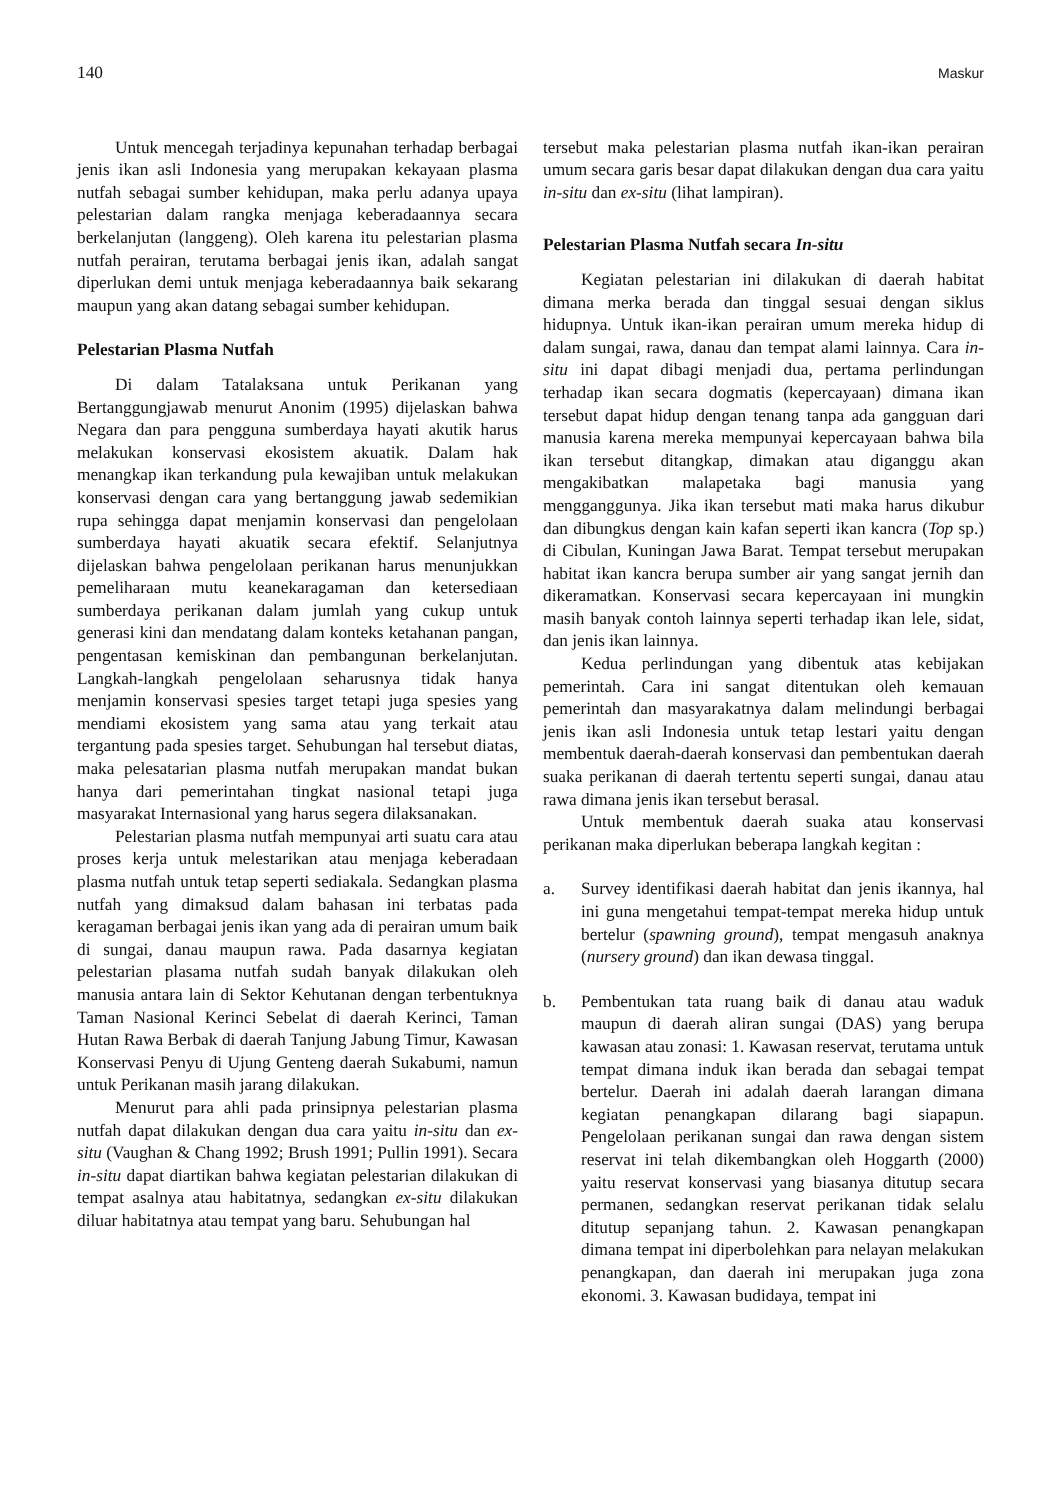140 Maskur
Untuk mencegah terjadinya kepunahan terhadap berbagai jenis ikan asli Indonesia yang merupakan kekayaan plasma nutfah sebagai sumber kehidupan, maka perlu adanya upaya pelestarian dalam rangka menjaga keberadaannya secara berkelanjutan (langgeng). Oleh karena itu pelestarian plasma nutfah perairan, terutama berbagai jenis ikan, adalah sangat diperlukan demi untuk menjaga keberadaannya baik sekarang maupun yang akan datang sebagai sumber kehidupan.
Pelestarian Plasma Nutfah
Di dalam Tatalaksana untuk Perikanan yang Bertanggungjawab menurut Anonim (1995) dijelaskan bahwa Negara dan para pengguna sumberdaya hayati akutik harus melakukan konservasi ekosistem akuatik. Dalam hak menangkap ikan terkandung pula kewajiban untuk melakukan konservasi dengan cara yang bertanggung jawab sedemikian rupa sehingga dapat menjamin konservasi dan pengelolaan sumberdaya hayati akuatik secara efektif. Selanjutnya dijelaskan bahwa pengelolaan perikanan harus menunjukkan pemeliharaan mutu keanekaragaman dan ketersediaan sumberdaya perikanan dalam jumlah yang cukup untuk generasi kini dan mendatang dalam konteks ketahanan pangan, pengentasan kemiskinan dan pembangunan berkelanjutan. Langkah-langkah pengelolaan seharusnya tidak hanya menjamin konservasi spesies target tetapi juga spesies yang mendiami ekosistem yang sama atau yang terkait atau tergantung pada spesies target. Sehubungan hal tersebut diatas, maka pelesatarian plasma nutfah merupakan mandat bukan hanya dari pemerintahan tingkat nasional tetapi juga masyarakat Internasional yang harus segera dilaksanakan.
Pelestarian plasma nutfah mempunyai arti suatu cara atau proses kerja untuk melestarikan atau menjaga keberadaan plasma nutfah untuk tetap seperti sediakala. Sedangkan plasma nutfah yang dimaksud dalam bahasan ini terbatas pada keragaman berbagai jenis ikan yang ada di perairan umum baik di sungai, danau maupun rawa. Pada dasarnya kegiatan pelestarian plasama nutfah sudah banyak dilakukan oleh manusia antara lain di Sektor Kehutanan dengan terbentuknya Taman Nasional Kerinci Sebelat di daerah Kerinci, Taman Hutan Rawa Berbak di daerah Tanjung Jabung Timur, Kawasan Konservasi Penyu di Ujung Genteng daerah Sukabumi, namun untuk Perikanan masih jarang dilakukan.
Menurut para ahli pada prinsipnya pelestarian plasma nutfah dapat dilakukan dengan dua cara yaitu in-situ dan ex-situ (Vaughan & Chang 1992; Brush 1991; Pullin 1991). Secara in-situ dapat diartikan bahwa kegiatan pelestarian dilakukan di tempat asalnya atau habitatnya, sedangkan ex-situ dilakukan diluar habitatnya atau tempat yang baru. Sehubungan hal
tersebut maka pelestarian plasma nutfah ikan-ikan perairan umum secara garis besar dapat dilakukan dengan dua cara yaitu in-situ dan ex-situ (lihat lampiran).
Pelestarian Plasma Nutfah secara In-situ
Kegiatan pelestarian ini dilakukan di daerah habitat dimana merka berada dan tinggal sesuai dengan siklus hidupnya. Untuk ikan-ikan perairan umum mereka hidup di dalam sungai, rawa, danau dan tempat alami lainnya. Cara in-situ ini dapat dibagi menjadi dua, pertama perlindungan terhadap ikan secara dogmatis (kepercayaan) dimana ikan tersebut dapat hidup dengan tenang tanpa ada gangguan dari manusia karena mereka mempunyai kepercayaan bahwa bila ikan tersebut ditangkap, dimakan atau diganggu akan mengakibatkan malapetaka bagi manusia yang mengganggunya. Jika ikan tersebut mati maka harus dikubur dan dibungkus dengan kain kafan seperti ikan kancra (Top sp.) di Cibulan, Kuningan Jawa Barat. Tempat tersebut merupakan habitat ikan kancra berupa sumber air yang sangat jernih dan dikeramatkan. Konservasi secara kepercayaan ini mungkin masih banyak contoh lainnya seperti terhadap ikan lele, sidat, dan jenis ikan lainnya.
Kedua perlindungan yang dibentuk atas kebijakan pemerintah. Cara ini sangat ditentukan oleh kemauan pemerintah dan masyarakatnya dalam melindungi berbagai jenis ikan asli Indonesia untuk tetap lestari yaitu dengan membentuk daerah-daerah konservasi dan pembentukan daerah suaka perikanan di daerah tertentu seperti sungai, danau atau rawa dimana jenis ikan tersebut berasal.
Untuk membentuk daerah suaka atau konservasi perikanan maka diperlukan beberapa langkah kegitan :
a. Survey identifikasi daerah habitat dan jenis ikannya, hal ini guna mengetahui tempat-tempat mereka hidup untuk bertelur (spawning ground), tempat mengasuh anaknya (nursery ground) dan ikan dewasa tinggal.
b. Pembentukan tata ruang baik di danau atau waduk maupun di daerah aliran sungai (DAS) yang berupa kawasan atau zonasi: 1. Kawasan reservat, terutama untuk tempat dimana induk ikan berada dan sebagai tempat bertelur. Daerah ini adalah daerah larangan dimana kegiatan penangkapan dilarang bagi siapapun. Pengelolaan perikanan sungai dan rawa dengan sistem reservat ini telah dikembangkan oleh Hoggarth (2000) yaitu reservat konservasi yang biasanya ditutup secara permanen, sedangkan reservat perikanan tidak selalu ditutup sepanjang tahun. 2. Kawasan penangkapan dimana tempat ini diperbolehkan para nelayan melakukan penangkapan, dan daerah ini merupakan juga zona ekonomi. 3. Kawasan budidaya, tempat ini